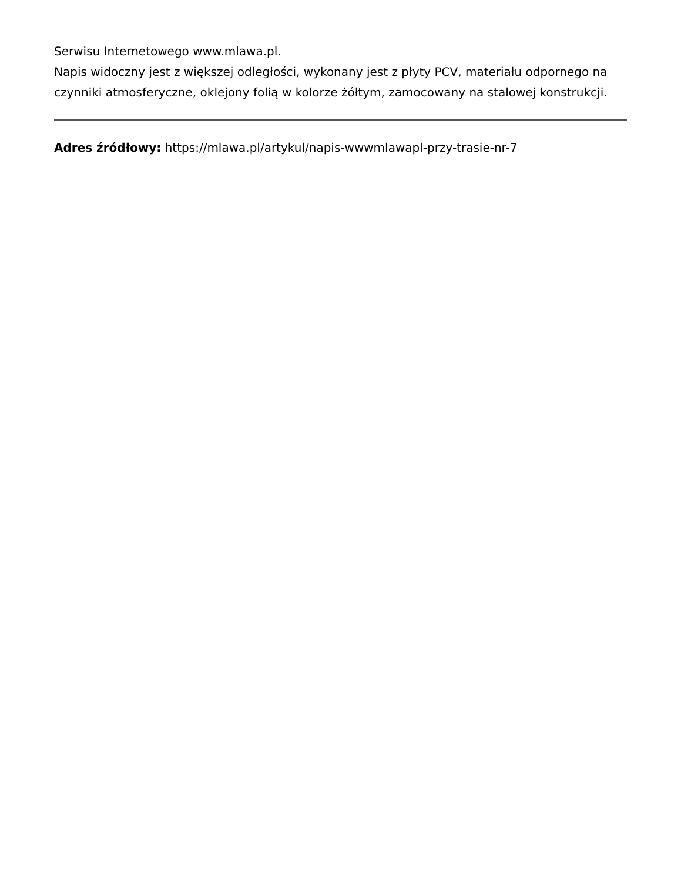Serwisu Internetowego www.mlawa.pl.
Napis widoczny jest z większej odległości, wykonany jest z płyty PCV, materiału odpornego na czynniki atmosferyczne, oklejony folią w kolorze żółtym, zamocowany na stalowej konstrukcji.
Adres źródłowy: https://mlawa.pl/artykul/napis-wwwmlawapl-przy-trasie-nr-7